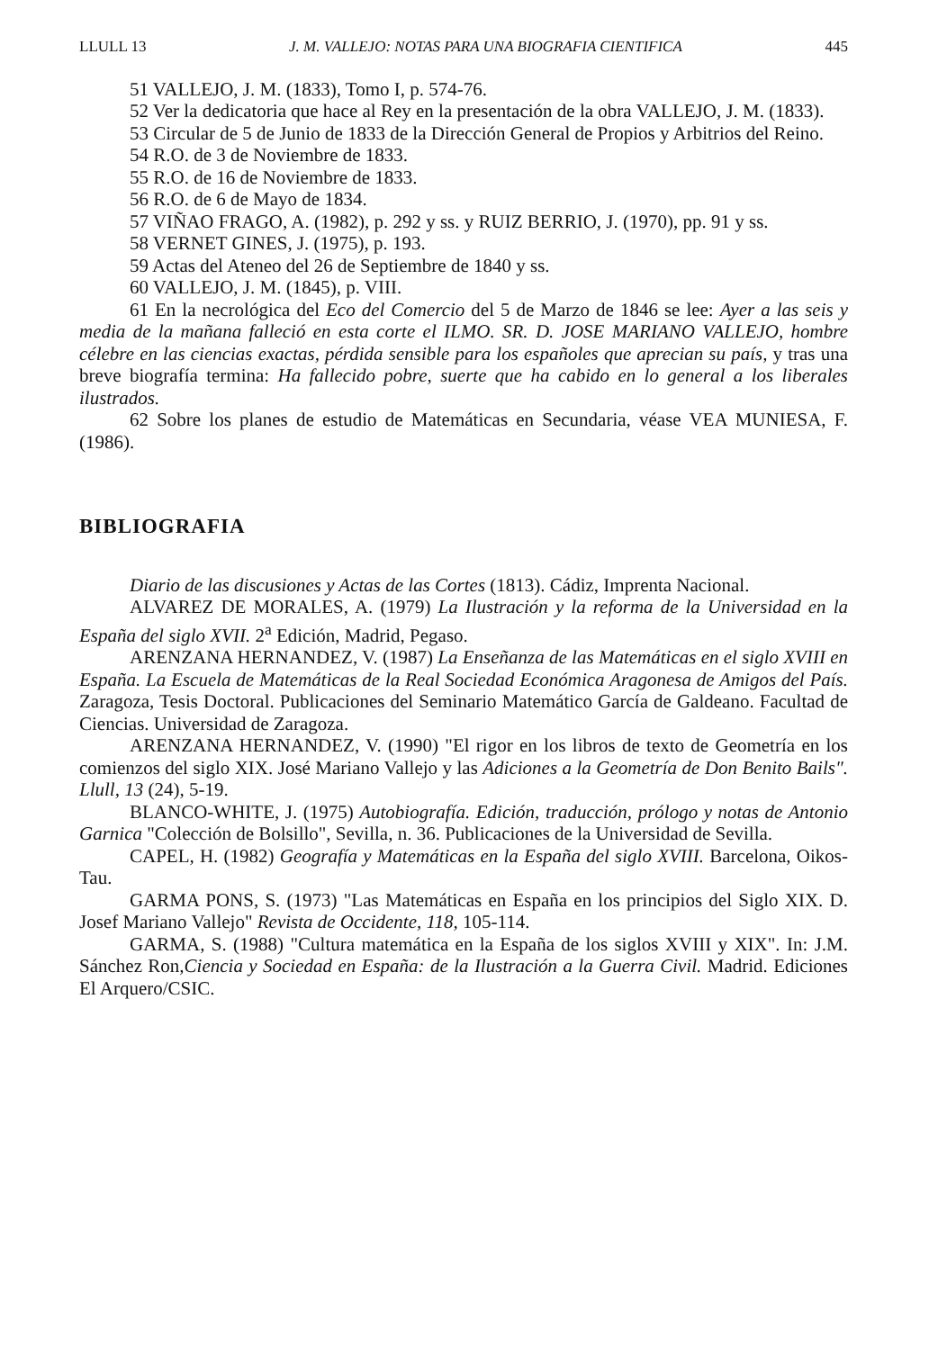LLULL 13 J. M. VALLEJO: NOTAS PARA UNA BIOGRAFIA CIENTIFICA 445
51 VALLEJO, J. M. (1833), Tomo I, p. 574-76.
52 Ver la dedicatoria que hace al Rey en la presentación de la obra VALLEJO, J. M. (1833).
53 Circular de 5 de Junio de 1833 de la Dirección General de Propios y Arbitrios del Reino.
54 R.O. de 3 de Noviembre de 1833.
55 R.O. de 16 de Noviembre de 1833.
56 R.O. de 6 de Mayo de 1834.
57 VIÑAO FRAGO, A. (1982), p. 292 y ss. y RUIZ BERRIO, J. (1970), pp. 91 y ss.
58 VERNET GINES, J. (1975), p. 193.
59 Actas del Ateneo del 26 de Septiembre de 1840 y ss.
60 VALLEJO, J. M. (1845), p. VIII.
61 En la necrológica del Eco del Comercio del 5 de Marzo de 1846 se lee: Ayer a las seis y media de la mañana falleció en esta corte el ILMO. SR. D. JOSE MARIANO VALLEJO, hombre célebre en las ciencias exactas, pérdida sensible para los españoles que aprecian su país, y tras una breve biografía termina: Ha fallecido pobre, suerte que ha cabido en lo general a los liberales ilustrados.
62 Sobre los planes de estudio de Matemáticas en Secundaria, véase VEA MUNIESA, F. (1986).
BIBLIOGRAFIA
Diario de las discusiones y Actas de las Cortes (1813). Cádiz, Imprenta Nacional.
ALVAREZ DE MORALES, A. (1979) La Ilustración y la reforma de la Universidad en la España del siglo XVII. 2<sup>a</sup> Edición, Madrid, Pegaso.
ARENZANA HERNANDEZ, V. (1987) La Enseñanza de las Matemáticas en el siglo XVIII en España. La Escuela de Matemáticas de la Real Sociedad Económica Aragonesa de Amigos del País. Zaragoza, Tesis Doctoral. Publicaciones del Seminario Matemático García de Galdeano. Facultad de Ciencias. Universidad de Zaragoza.
ARENZANA HERNANDEZ, V. (1990) "El rigor en los libros de texto de Geometría en los comienzos del siglo XIX. José Mariano Vallejo y las Adiciones a la Geometría de Don Benito Bails". Llull, 13 (24), 5-19.
BLANCO-WHITE, J. (1975) Autobiografía. Edición, traducción, prólogo y notas de Antonio Garnica "Colección de Bolsillo", Sevilla, n. 36. Publicaciones de la Universidad de Sevilla.
CAPEL, H. (1982) Geografía y Matemáticas en la España del siglo XVIII. Barcelona, Oikos-Tau.
GARMA PONS, S. (1973) "Las Matemáticas en España en los principios del Siglo XIX. D. Josef Mariano Vallejo" Revista de Occidente, 118, 105-114.
GARMA, S. (1988) "Cultura matemática en la España de los siglos XVIII y XIX". In: J.M. Sánchez Ron,Ciencia y Sociedad en España: de la Ilustración a la Guerra Civil. Madrid. Ediciones El Arquero/CSIC.